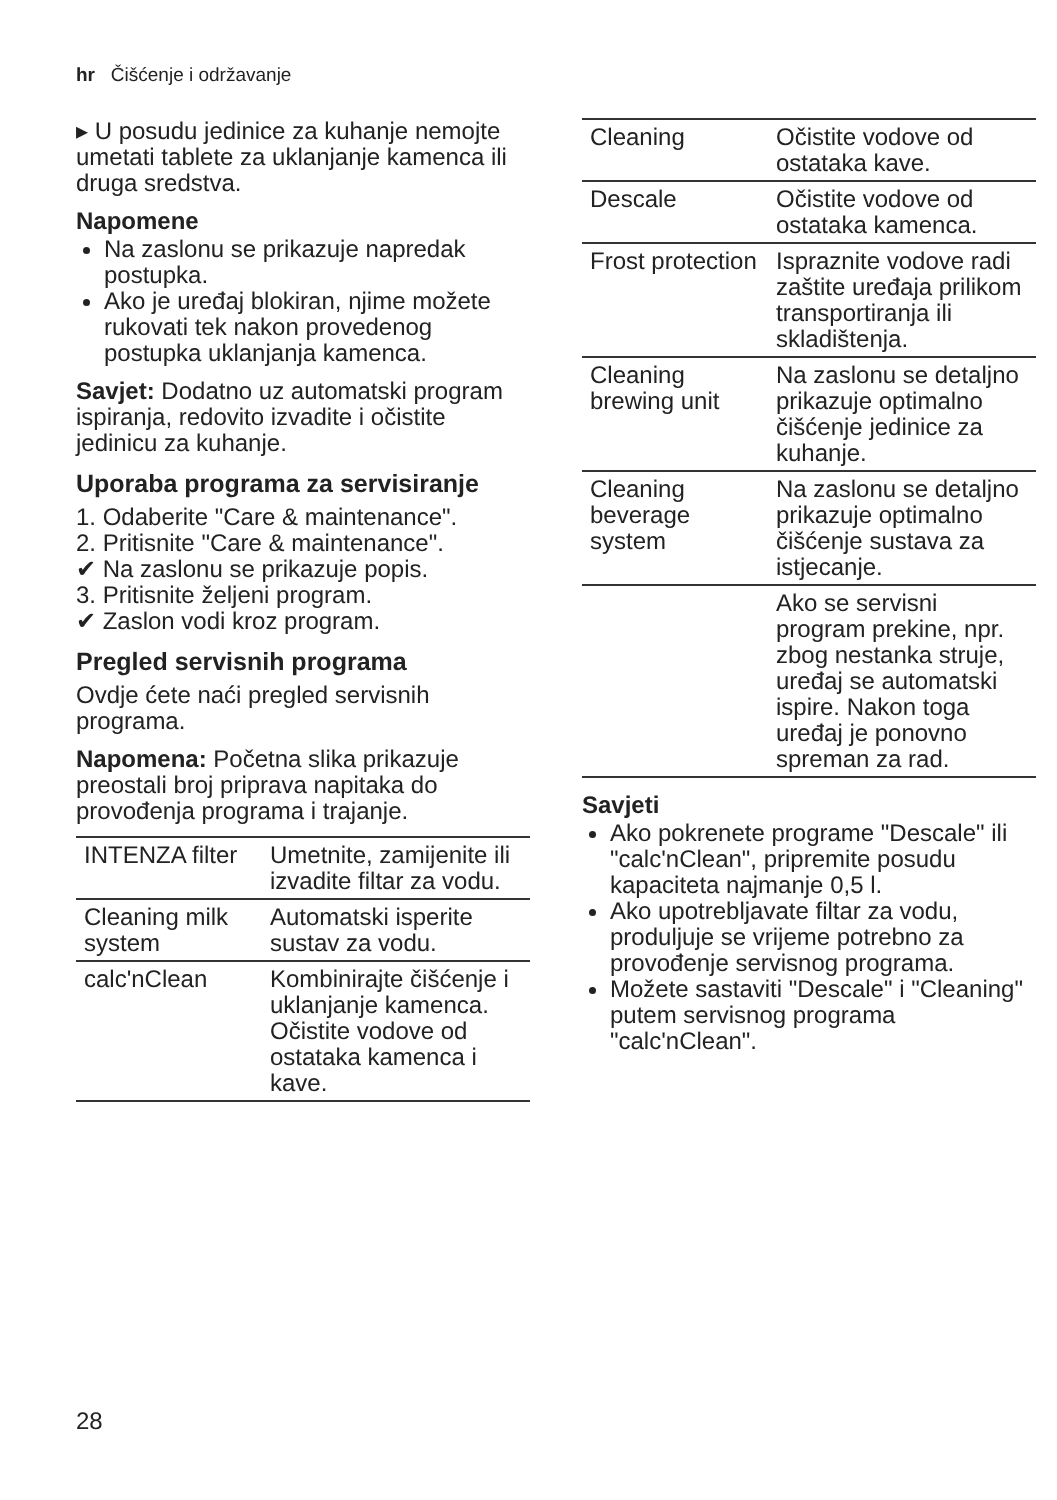hr Čišćenje i održavanje
▸ U posudu jedinice za kuhanje nemojte umetati tablete za uklanjanje kamenca ili druga sredstva.
Napomene
Na zaslonu se prikazuje napredak postupka.
Ako je uređaj blokiran, njime možete rukovati tek nakon provedenog postupka uklanjanja kamenca.
Savjet: Dodatno uz automatski program ispiranja, redovito izvadite i očistite jedinicu za kuhanje.
Uporaba programa za servisiranje
1. Odaberite "Care & maintenance".
2. Pritisnite "Care & maintenance".
✔ Na zaslonu se prikazuje popis.
3. Pritisnite željeni program.
✔ Zaslon vodi kroz program.
Pregled servisnih programa
Ovdje ćete naći pregled servisnih programa.
Napomena: Početna slika prikazuje preostali broj priprava napitaka do provođenja programa i trajanje.
| INTENZA filter | Umetnite, zamijenite ili izvadite filtar za vodu. |
| Cleaning milk system | Automatski isperite sustav za vodu. |
| calc'nClean | Kombinirajte čišćenje i uklanjanje kamenca. Očistite vodove od ostataka kamenca i kave. |
| Cleaning | Očistite vodove od ostataka kave. |
| Descale | Očistite vodove od ostataka kamenca. |
| Frost protection | Ispraznite vodove radi zaštite uređaja prilikom transportiranja ili skladištenja. |
| Cleaning brewing unit | Na zaslonu se detaljno prikazuje optimalno čišćenje jedinice za kuhanje. |
| Cleaning beverage system | Na zaslonu se detaljno prikazuje optimalno čišćenje sustava za istjecanje. |
| | Ako se servisni program prekine, npr. zbog nestanka struje, uređaj se automatski ispire. Nakon toga uređaj je ponovno spreman za rad. |
Savjeti
Ako pokrenete programe "Descale" ili "calc'nClean", pripremite posudu kapaciteta najmanje 0,5 l.
Ako upotrebljavate filtar za vodu, produljuje se vrijeme potrebno za provođenje servisnog programa.
Možete sastaviti "Descale" i "Cleaning" putem servisnog programa "calc'nClean".
28